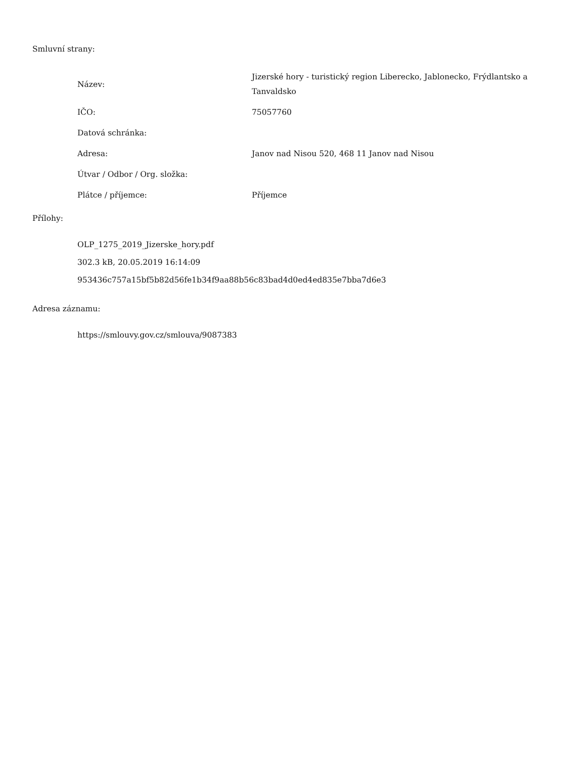Smluvní strany:
| Název: | Jizerské hory - turistický region Liberecko, Jablonecko, Frýdlantsko a Tanvaldsko |
| IČO: | 75057760 |
| Datová schránka: | |
| Adresa: | Janov nad Nisou 520, 468 11 Janov nad Nisou |
| Útvar / Odbor / Org. složka: | |
| Plátce / příjemce: | Příjemce |
Přílohy:
OLP_1275_2019_Jizerske_hory.pdf
302.3 kB, 20.05.2019 16:14:09
953436c757a15bf5b82d56fe1b34f9aa88b56c83bad4d0ed4ed835e7bba7d6e3
Adresa záznamu:
https://smlouvy.gov.cz/smlouva/9087383